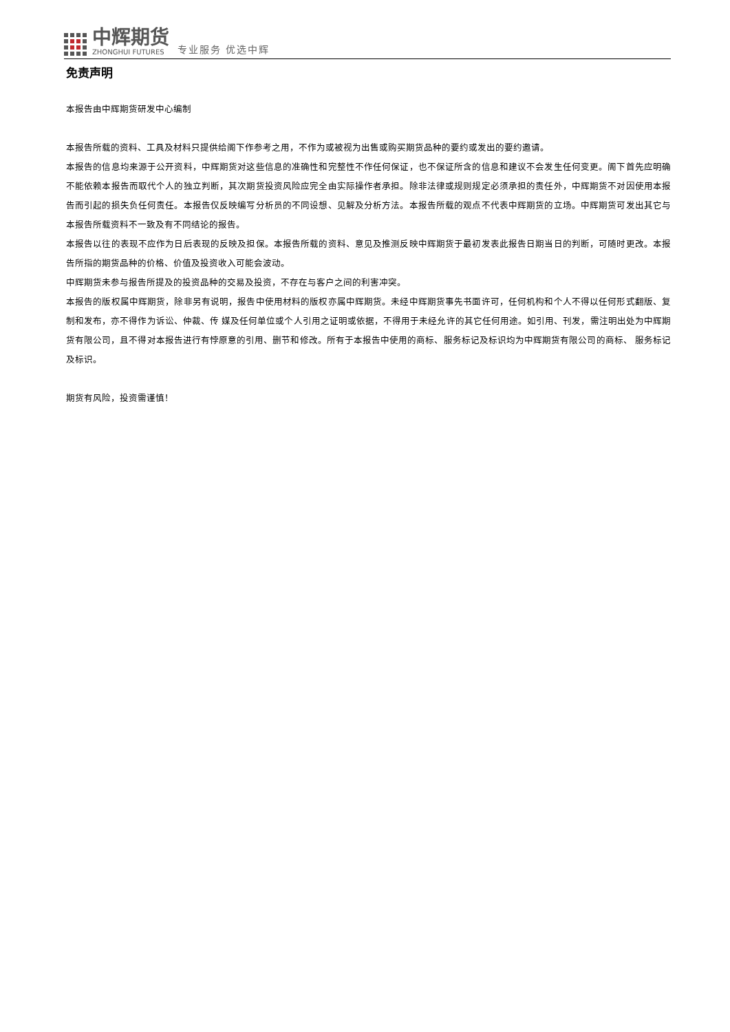中辉期货
ZHONGHUI FUTURES
专业服务 优选中辉
免责声明
本报告由中辉期货研发中心编制
本报告所载的资料、工具及材料只提供给阁下作参考之用，不作为或被视为出售或购买期货品种的要约或发出的要约邀请。
本报告的信息均来源于公开资料，中辉期货对这些信息的准确性和完整性不作任何保证，也不保证所含的信息和建议不会发生任何变更。阁下首先应明确不能依赖本报告而取代个人的独立判断，其次期货投资风险应完全由实际操作者承担。除非法律或规则规定必须承担的责任外，中辉期货不对因使用本报告而引起的损失负任何责任。本报告仅反映编写分析员的不同设想、见解及分析方法。本报告所载的观点不代表中辉期货的立场。中辉期货可发出其它与本报告所载资料不一致及有不同结论的报告。
本报告以往的表现不应作为日后表现的反映及担保。本报告所载的资料、意见及推测反映中辉期货于最初发表此报告日期当日的判断，可随时更改。本报告所指的期货品种的价格、价值及投资收入可能会波动。
中辉期货未参与报告所提及的投资品种的交易及投资，不存在与客户之间的利害冲突。
本报告的版权属中辉期货，除非另有说明，报告中使用材料的版权亦属中辉期货。未经中辉期货事先书面许可，任何机构和个人不得以任何形式翻版、复制和发布，亦不得作为诉讼、仲裁、传 媒及任何单位或个人引用之证明或依据，不得用于未经允许的其它任何用途。如引用、刊发，需注明出处为中辉期货有限公司，且不得对本报告进行有悖原意的引用、删节和修改。所有于本报告中使用的商标、服务标记及标识均为中辉期货有限公司的商标、 服务标记及标识。
期货有风险，投资需谨慎！